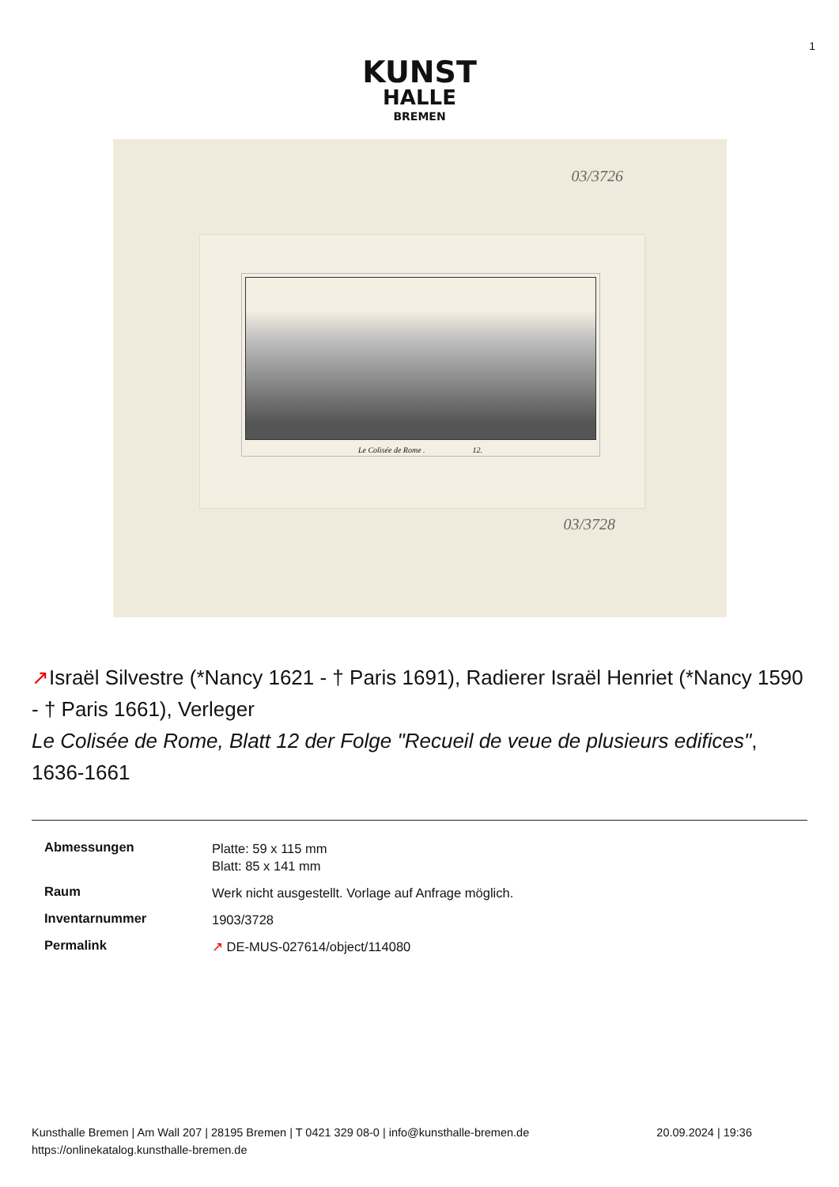1
KUNST
HALLE
BREMEN
03/3726
Le Colisée de Rome . 12.
03/3728
↗Israël Silvestre (*Nancy 1621 - † Paris 1691), Radierer Israël Henriet (*Nancy 1590 - † Paris 1661), Verleger
Le Colisée de Rome, Blatt 12 der Folge "Recueil de veue de plusieurs edifices", 1636-1661
| Abmessungen | Platte: 59 x 115 mm Blatt: 85 x 141 mm |
| Raum | Werk nicht ausgestellt. Vorlage auf Anfrage möglich. |
| Inventarnummer | 1903/3728 |
| Permalink | ↗ DE-MUS-027614/object/114080 |
Kunsthalle Bremen | Am Wall 207 | 28195 Bremen | T 0421 329 08-0 | info@kunsthalle-bremen.de
https://onlinekatalog.kunsthalle-bremen.de
20.09.2024 | 19:36